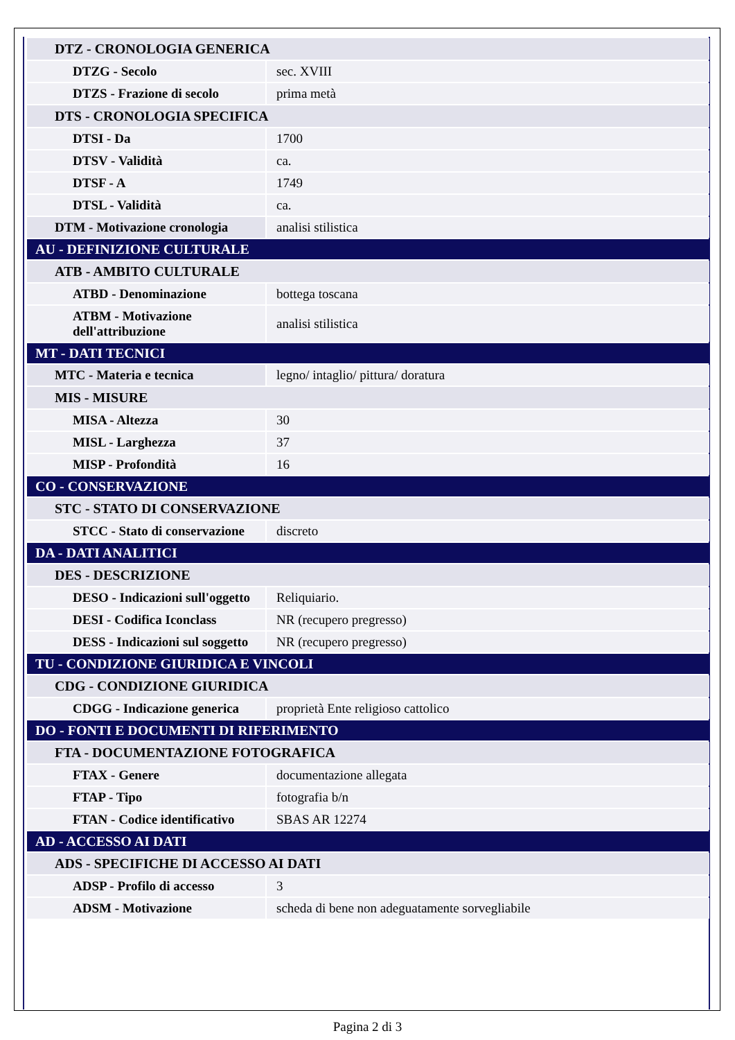| DTZ - CRONOLOGIA GENERICA | |
| DTZG - Secolo | sec. XVIII |
| DTZS - Frazione di secolo | prima metà |
| DTS - CRONOLOGIA SPECIFICA | |
| DTSI - Da | 1700 |
| DTSV - Validità | ca. |
| DTSF - A | 1749 |
| DTSL - Validità | ca. |
| DTM - Motivazione cronologia | analisi stilistica |
| AU - DEFINIZIONE CULTURALE | |
| ATB - AMBITO CULTURALE | |
| ATBD - Denominazione | bottega toscana |
| ATBM - Motivazione dell'attribuzione | analisi stilistica |
| MT - DATI TECNICI | |
| MTC - Materia e tecnica | legno/ intaglio/ pittura/ doratura |
| MIS - MISURE | |
| MISA - Altezza | 30 |
| MISL - Larghezza | 37 |
| MISP - Profondità | 16 |
| CO - CONSERVAZIONE | |
| STC - STATO DI CONSERVAZIONE | |
| STCC - Stato di conservazione | discreto |
| DA - DATI ANALITICI | |
| DES - DESCRIZIONE | |
| DESO - Indicazioni sull'oggetto | Reliquiario. |
| DESI - Codifica Iconclass | NR (recupero pregresso) |
| DESS - Indicazioni sul soggetto | NR (recupero pregresso) |
| TU - CONDIZIONE GIURIDICA E VINCOLI | |
| CDG - CONDIZIONE GIURIDICA | |
| CDGG - Indicazione generica | proprietà Ente religioso cattolico |
| DO - FONTI E DOCUMENTI DI RIFERIMENTO | |
| FTA - DOCUMENTAZIONE FOTOGRAFICA | |
| FTAX - Genere | documentazione allegata |
| FTAP - Tipo | fotografia b/n |
| FTAN - Codice identificativo | SBAS AR 12274 |
| AD - ACCESSO AI DATI | |
| ADS - SPECIFICHE DI ACCESSO AI DATI | |
| ADSP - Profilo di accesso | 3 |
| ADSM - Motivazione | scheda di bene non adeguatamente sorvegliabile |
Pagina 2 di 3